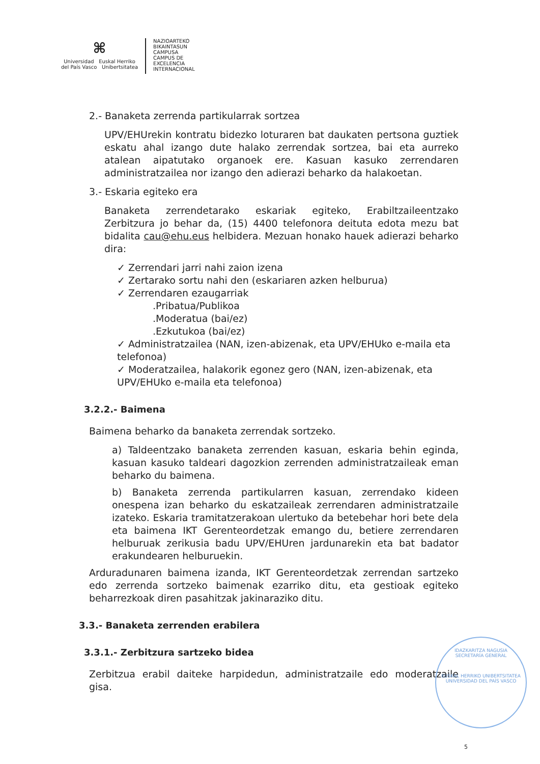⌘
Universidad Euskal Herriko
del País Vasco Unibertsitatea
NAZIOARTEKO
BIKAINTASUN
CAMPUSA
CAMPUS DE
EXCELENCIA
INTERNACIONAL
2.- Banaketa zerrenda partikularrak sortzea
UPV/EHUrekin kontratu bidezko loturaren bat daukaten pertsona guztiek eskatu ahal izango dute halako zerrendak sortzea, bai eta aurreko atalean aipatutako organoek ere. Kasuan kasuko zerrendaren administratzailea nor izango den adierazi beharko da halakoetan.
3.- Eskaria egiteko era
Banaketa zerrendetarako eskariak egiteko, Erabiltzaileentzako Zerbitzura jo behar da, (15) 4400 telefonora deituta edota mezu bat bidalita cau@ehu.eus helbidera. Mezuan honako hauek adierazi beharko dira:
✓ Zerrendari jarri nahi zaion izena
✓ Zertarako sortu nahi den (eskariaren azken helburua)
✓ Zerrendaren ezaugarriak
.Pribatua/Publikoa
.Moderatua (bai/ez)
.Ezkutukoa (bai/ez)
✓ Administratzailea (NAN, izen-abizenak, eta UPV/EHUko e-maila eta telefonoa)
✓ Moderatzailea, halakorik egonez gero (NAN, izen-abizenak, eta UPV/EHUko e-maila eta telefonoa)
3.2.2.- Baimena
Baimena beharko da banaketa zerrendak sortzeko.
a) Taldeentzako banaketa zerrenden kasuan, eskaria behin eginda, kasuan kasuko taldeari dagozkion zerrenden administratzaileak eman beharko du baimena.
b) Banaketa zerrenda partikularren kasuan, zerrendako kideen onespena izan beharko du eskatzaileak zerrendaren administratzaile izateko. Eskaria tramitatzerakoan ulertuko da betebehar hori bete dela eta baimena IKT Gerenteordetzak emango du, betiere zerrendaren helburuak zerikusia badu UPV/EHUren jardunarekin eta bat badator erakundearen helburuekin.
Arduradunaren baimena izanda, IKT Gerenteordetzak zerrendan sartzeko edo zerrenda sortzeko baimenak ezarriko ditu, eta gestioak egiteko beharrezkoak diren pasahitzak jakinaraziko ditu.
3.3.- Banaketa zerrenden erabilera
3.3.1.- Zerbitzura sartzeko bidea
Zerbitzua erabil daiteke harpidedun, administratzaile edo moderatzaile gisa.
IDAZKARITZA NAGUSIA
SECRETARÍA GENERAL
EUSKAL HERRIKO UNIBERTSITATEA
UNIVERSIDAD DEL PAÍS VASCO
5